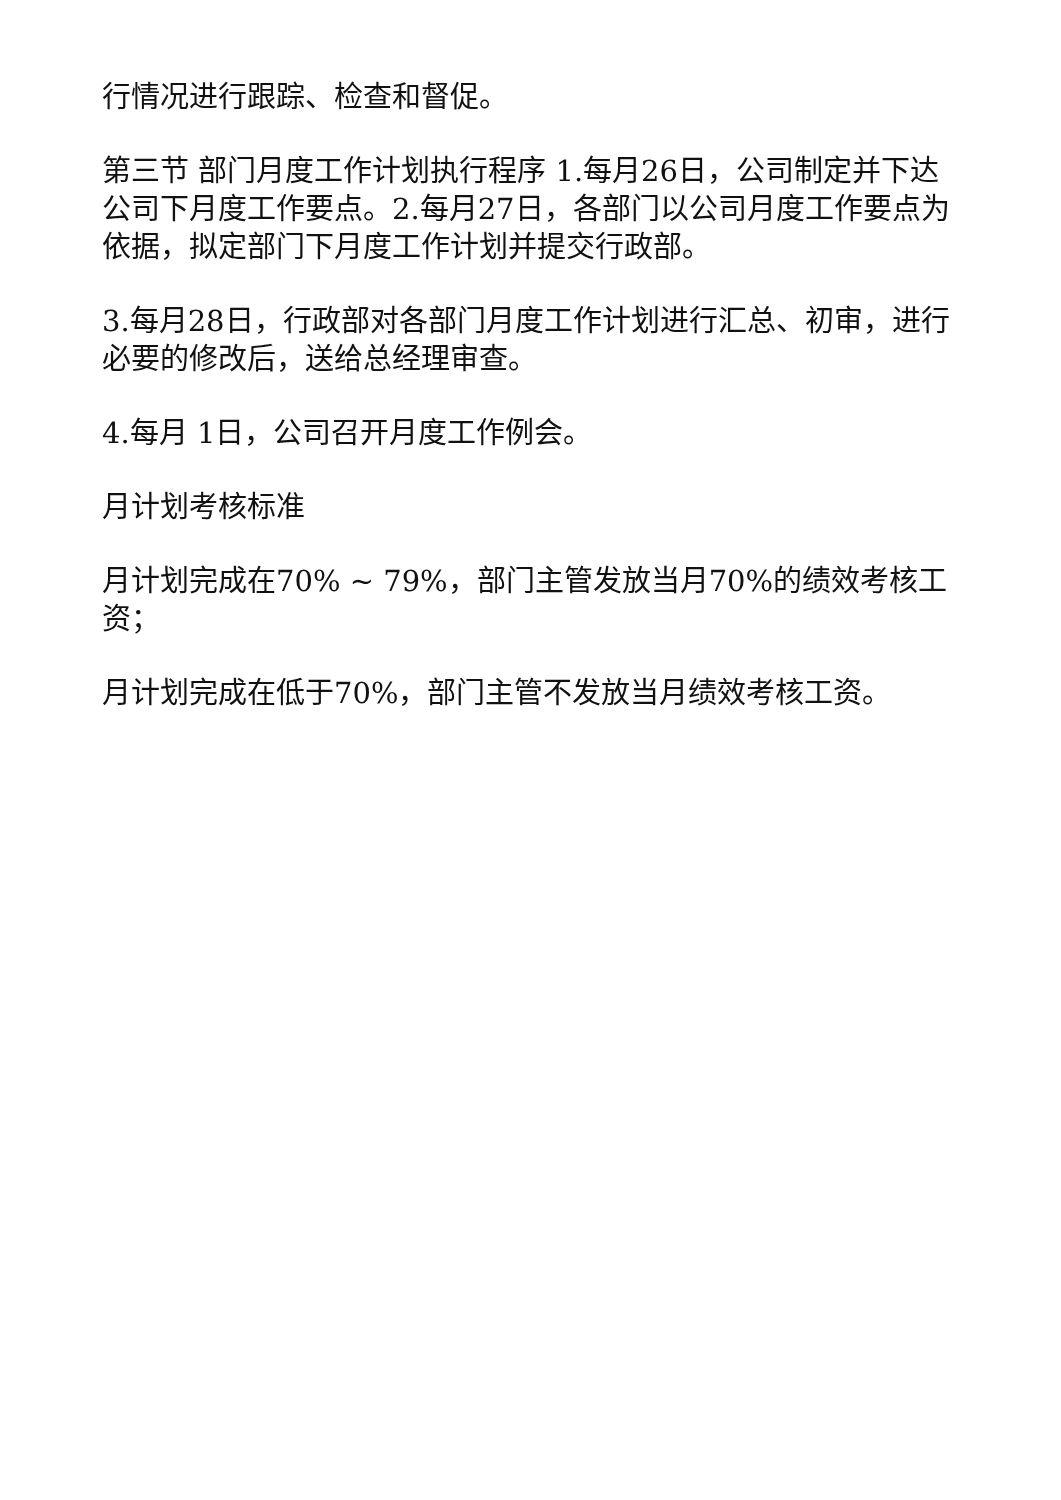行情况进行跟踪、检查和督促。
第三节 部门月度工作计划执行程序 1.每月26日，公司制定并下达公司下月度工作要点。2.每月27日，各部门以公司月度工作要点为依据，拟定部门下月度工作计划并提交行政部。
3.每月28日，行政部对各部门月度工作计划进行汇总、初审，进行必要的修改后，送给总经理审查。
4.每月 1日，公司召开月度工作例会。
月计划考核标准
月计划完成在70% ~ 79%，部门主管发放当月70%的绩效考核工资；
月计划完成在低于70%，部门主管不发放当月绩效考核工资。